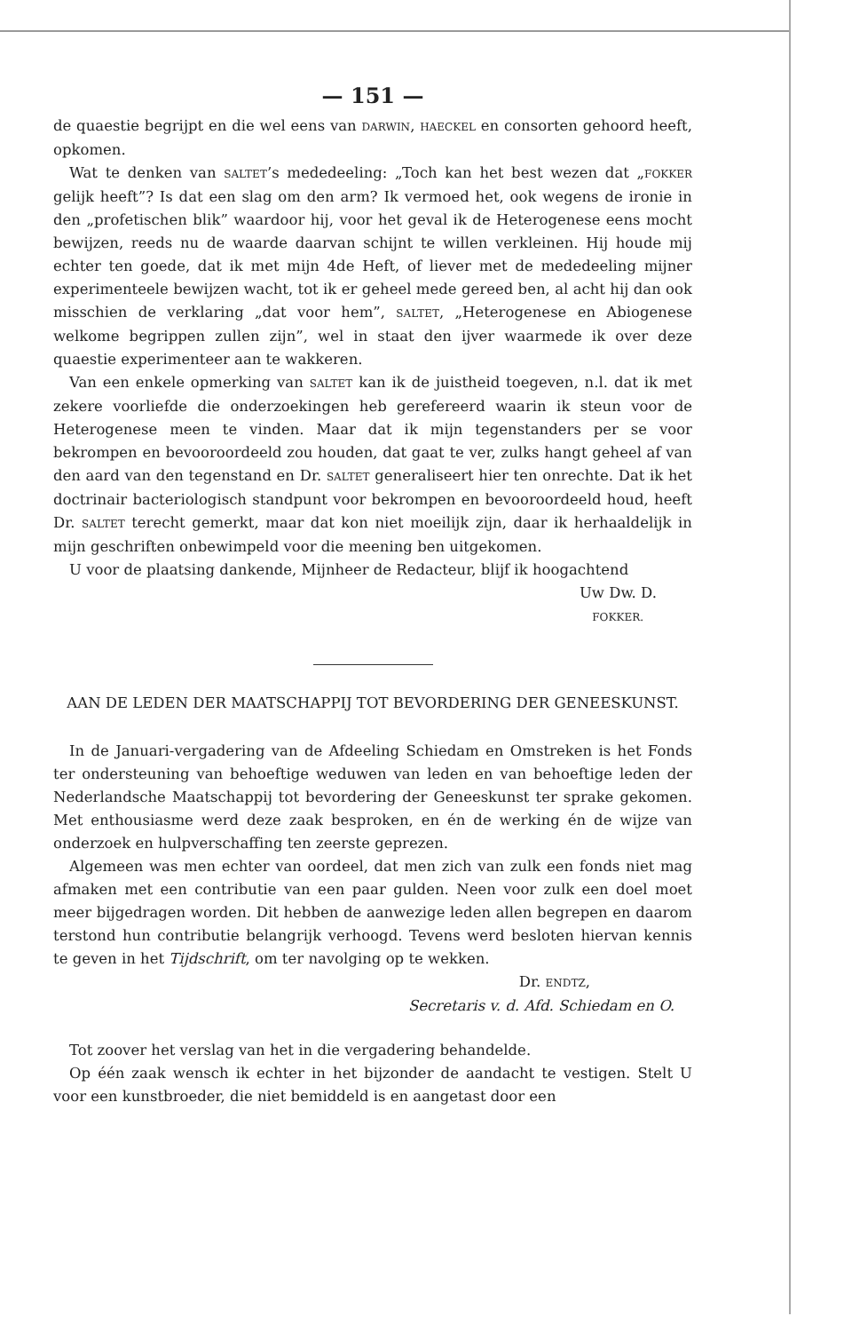— 151 —
de quaestie begrijpt en die wel eens van DARWIN, HAECKEL en consorten gehoord heeft, opkomen.
Wat te denken van SALTET’s mededeeling: „Toch kan het best wezen dat „FOKKER gelijk heeft”? Is dat een slag om den arm? Ik vermoed het, ook wegens de ironie in den „profetischen blik” waardoor hij, voor het geval ik de Heterogenese eens mocht bewijzen, reeds nu de waarde daarvan schijnt te willen verkleinen. Hij houde mij echter ten goede, dat ik met mijn 4de Heft, of liever met de mededeeling mijner experimenteele bewijzen wacht, tot ik er geheel mede gereed ben, al acht hij dan ook misschien de verklaring „dat voor hem”, SALTET, „Heterogenese en Abiogenese welkome begrippen zullen zijn”, wel in staat den ijver waarmede ik over deze quaestie experimenteer aan te wakkeren.
Van een enkele opmerking van SALTET kan ik de juistheid toegeven, n.l. dat ik met zekere voorliefde die onderzoekingen heb gerefereerd waarin ik steun voor de Heterogenese meen te vinden. Maar dat ik mijn tegenstanders per se voor bekrompen en bevooroordeeld zou houden, dat gaat te ver, zulks hangt geheel af van den aard van den tegenstand en Dr. SALTET generaliseert hier ten onrechte. Dat ik het doctrinair bacteriologisch standpunt voor bekrompen en bevooroordeeld houd, heeft Dr. SALTET terecht gemerkt, maar dat kon niet moeilijk zijn, daar ik herhaaldelijk in mijn geschriften onbewimpeld voor die meening ben uitgekomen.
U voor de plaatsing dankende, Mijnheer de Redacteur, blijf ik hoogachtend
Uw Dw. D.
FOKKER.
AAN DE LEDEN DER MAATSCHAPPIJ TOT BEVORDERING DER GENEESKUNST.
In de Januari-vergadering van de Afdeeling Schiedam en Omstreken is het Fonds ter ondersteuning van behoeftige weduwen van leden en van behoeftige leden der Nederlandsche Maatschappij tot bevordering der Geneeskunst ter sprake gekomen. Met enthousiasme werd deze zaak besproken, en én de werking én de wijze van onderzoek en hulpverschaffing ten zeerste geprezen.
Algemeen was men echter van oordeel, dat men zich van zulk een fonds niet mag afmaken met een contributie van een paar gulden. Neen voor zulk een doel moet meer bijgedragen worden. Dit hebben de aanwezige leden allen begrepen en daarom terstond hun contributie belangrijk verhoogd. Tevens werd besloten hiervan kennis te geven in het Tijdschrift, om ter navolging op te wekken.
Dr. ENDTZ,
Secretaris v. d. Afd. Schiedam en O.
Tot zoover het verslag van het in die vergadering behandelde.
Op één zaak wensch ik echter in het bijzonder de aandacht te vestigen. Stelt U voor een kunstbroeder, die niet bemiddeld is en aangetast door een